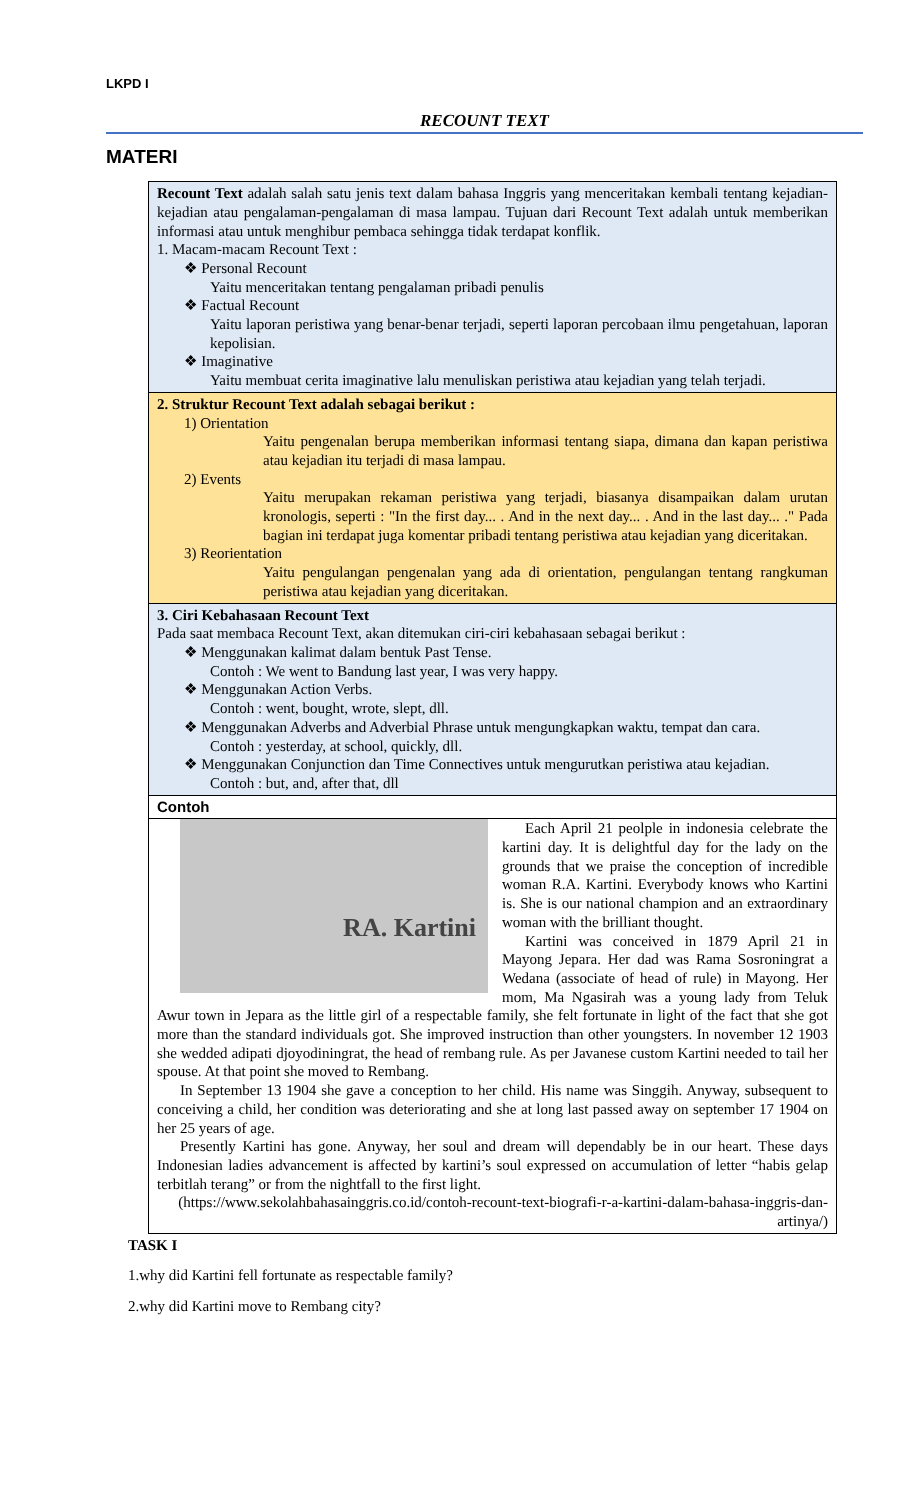LKPD I
RECOUNT TEXT
MATERI
| Recount Text adalah salah satu jenis text dalam bahasa Inggris yang menceritakan kembali tentang kejadian-kejadian atau pengalaman-pengalaman di masa lampau. Tujuan dari Recount Text adalah untuk memberikan informasi atau untuk menghibur pembaca sehingga tidak terdapat konflik. 1. Macam-macam Recount Text : ❖ Personal Recount Yaitu menceritakan tentang pengalaman pribadi penulis ❖ Factual Recount Yaitu laporan peristiwa yang benar-benar terjadi, seperti laporan percobaan ilmu pengetahuan, laporan kepolisian. ❖ Imaginative Yaitu membuat cerita imaginative lalu menuliskan peristiwa atau kejadian yang telah terjadi. |
| 2. Struktur Recount Text adalah sebagai berikut : 1) Orientation Yaitu pengenalan berupa memberikan informasi tentang siapa, dimana dan kapan peristiwa atau kejadian itu terjadi di masa lampau. 2) Events Yaitu merupakan rekaman peristiwa yang terjadi, biasanya disampaikan dalam urutan kronologis, seperti : "In the first day... . And in the next day... . And in the last day... ." Pada bagian ini terdapat juga komentar pribadi tentang peristiwa atau kejadian yang diceritakan. 3) Reorientation Yaitu pengulangan pengenalan yang ada di orientation, pengulangan tentang rangkuman peristiwa atau kejadian yang diceritakan. |
| 3. Ciri Kebahasaan Recount Text Pada saat membaca Recount Text, akan ditemukan ciri-ciri kebahasaan sebagai berikut : ❖ Menggunakan kalimat dalam bentuk Past Tense. Contoh : We went to Bandung last year, I was very happy. ❖ Menggunakan Action Verbs. Contoh : went, bought, wrote, slept, dll. ❖ Menggunakan Adverbs and Adverbial Phrase untuk mengungkapkan waktu, tempat dan cara. Contoh : yesterday, at school, quickly, dll. ❖ Menggunakan Conjunction dan Time Connectives untuk mengurutkan peristiwa atau kejadian. Contoh : but, and, after that, dll |
| Contoh |
| RA. Kartini Each April 21 peolple in indonesia celebrate the kartini day. It is delightful day for the lady on the grounds that we praise the conception of incredible woman R.A. Kartini. Everybody knows who Kartini is. She is our national champion and an extraordinary woman with the brilliant thought. Kartini was conceived in 1879 April 21 in Mayong Jepara. Her dad was Rama Sosroningrat a Wedana (associate of head of rule) in Mayong. Her mom, Ma Ngasirah was a young lady from Teluk Awur town in Jepara as the little girl of a respectable family, she felt fortunate in light of the fact that she got more than the standard individuals got. She improved instruction than other youngsters. In november 12 1903 she wedded adipati djoyodiningrat, the head of rembang rule. As per Javanese custom Kartini needed to tail her spouse. At that point she moved to Rembang. In September 13 1904 she gave a conception to her child. His name was Singgih. Anyway, subsequent to conceiving a child, her condition was deteriorating and she at long last passed away on september 17 1904 on her 25 years of age. Presently Kartini has gone. Anyway, her soul and dream will dependably be in our heart. These days Indonesian ladies advancement is affected by kartini’s soul expressed on accumulation of letter “habis gelap terbitlah terang” or from the nightfall to the first light. (https://www.sekolahbahasainggris.co.id/contoh-recount-text-biografi-r-a-kartini-dalam-bahasa-inggris-dan-artinya/) |
TASK I
1.why did Kartini fell fortunate as respectable family?
2.why did Kartini move to Rembang city?